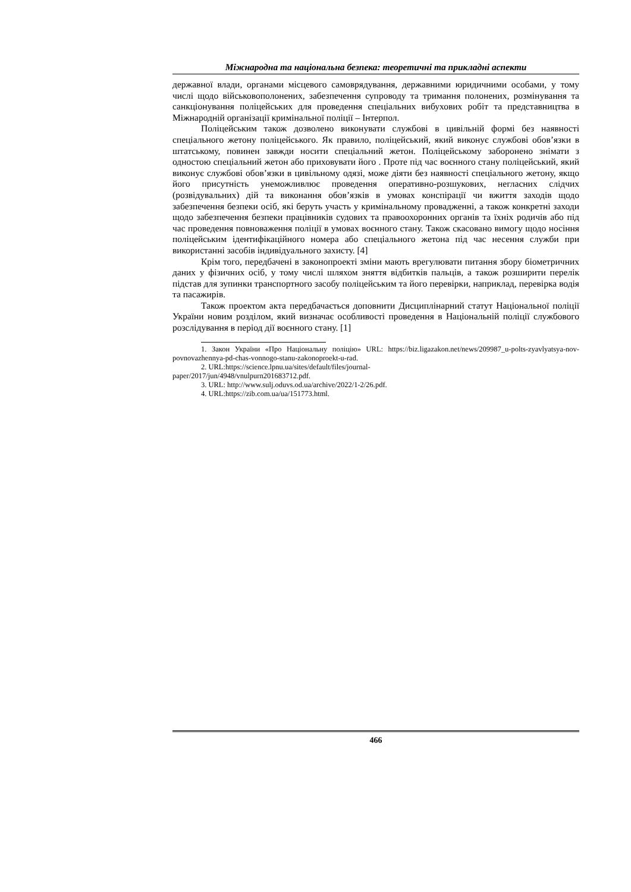Міжнародна та національна безпека: теоретичні та прикладні аспекти
державної влади, органами місцевого самоврядування, державними юридичними особами, у тому числі щодо військовополонених, забезпечення супроводу та тримання полонених, розмінування та санкціонування поліцейських для проведення спеціальних вибухових робіт та представництва в Міжнародній організації кримінальної поліції – Інтерпол.
Поліцейським також дозволено виконувати службові в цивільній формі без наявності спеціального жетону поліцейського. Як правило, поліцейський, який виконує службові обов’язки в штатському, повинен завжди носити спеціальний жетон. Поліцейському заборонено знімати з одностою спеціальний жетон або приховувати його . Проте під час воєнного стану поліцейський, який виконує службові обов’язки в цивільному одязі, може діяти без наявності спеціального жетону, якщо його присутність унеможливлює проведення оперативно-розшукових, негласних слідчих (розвідувальних) дій та виконання обов’язків в умовах конспірації чи вжиття заходів щодо забезпечення безпеки осіб, які беруть участь у кримінальному провадженні, а також конкретні заходи щодо забезпечення безпеки працівників судових та правоохоронних органів та їхніх родичів або під час проведення повноваження поліції в умовах воєнного стану. Також скасовано вимогу щодо носіння поліцейським ідентифікаційного номера або спеціального жетона під час несення служби при використанні засобів індивідуального захисту. [4]
Крім того, передбачені в законопроекті зміни мають врегулювати питання збору біометричних даних у фізичних осіб, у тому числі шляхом зняття відбитків пальців, а також розширити перелік підстав для зупинки транспортного засобу поліцейським та його перевірки, наприклад, перевірка водія та пасажирів.
Також проектом акта передбачається доповнити Дисциплінарний статут Національної поліції України новим розділом, який визначає особливості проведення в Національній поліції службового розслідування в період дії воєнного стану. [1]
1. Закон України «Про Національну поліцію» URL: https://biz.ligazakon.net/news/209987_u-polts-zyavlyatsya-nov-povnovazhennya-pd-chas-vonnogo-stanu-zakonoproekt-u-rad.
2. URL:https://science.lpnu.ua/sites/default/files/journal-
paper/2017/jun/4948/vnulpurn201683712.pdf.
3. URL: http://www.sulj.oduvs.od.ua/archive/2022/1-2/26.pdf.
4. URL:https://zib.com.ua/ua/151773.html.
466